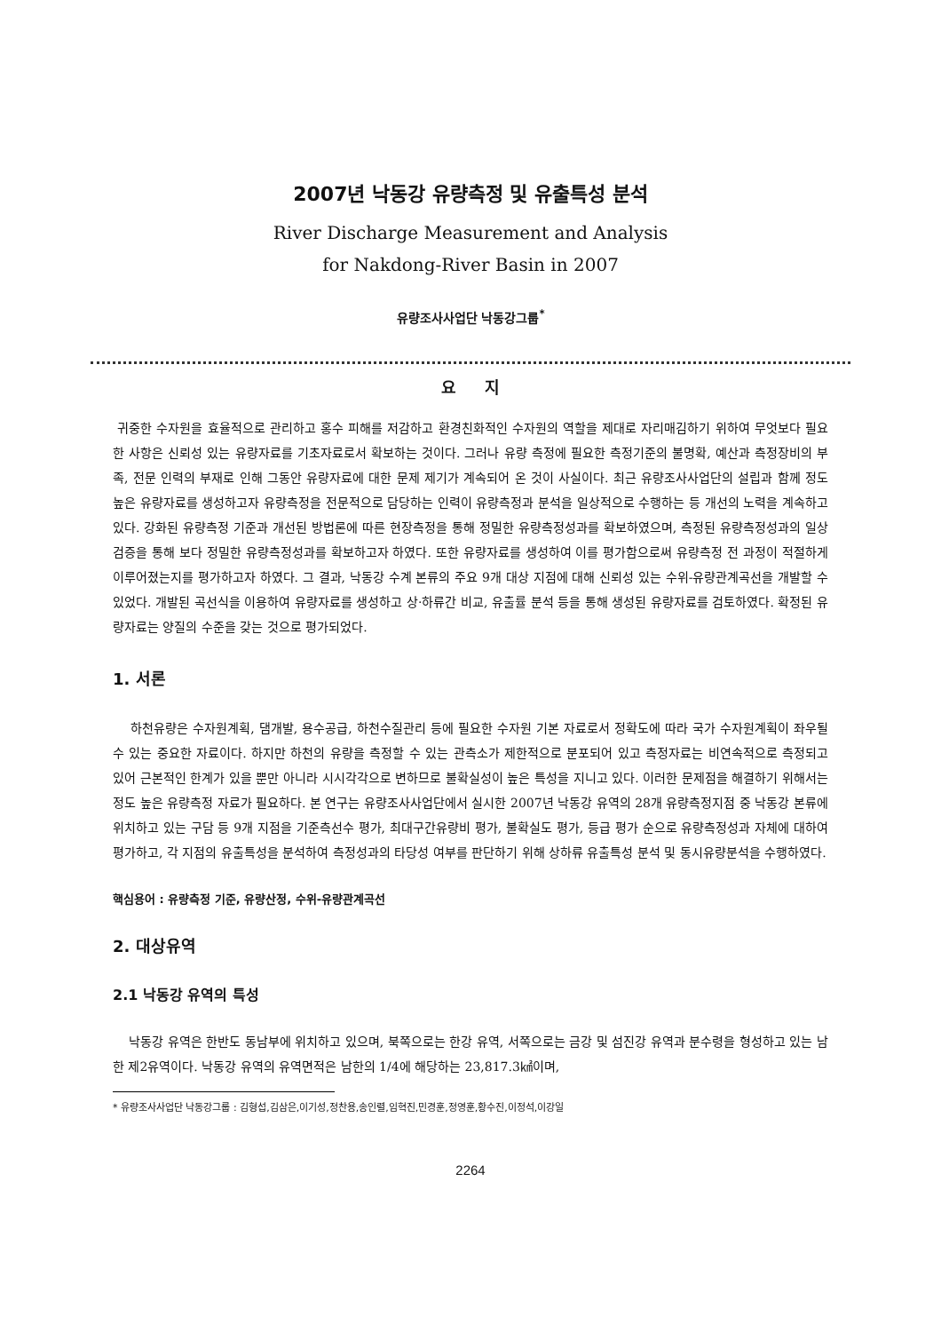2007년 낙동강 유량측정 및 유출특성 분석
River Discharge Measurement and Analysis
for Nakdong-River Basin in 2007
유량조사사업단 낙동강그룹<sup>*</sup>
요 지
귀중한 수자원을 효율적으로 관리하고 홍수 피해를 저감하고 환경친화적인 수자원의 역할을 제대로 자리매김하기 위하여 무엇보다 필요한 사항은 신뢰성 있는 유량자료를 기초자료로서 확보하는 것이다. 그러나 유량 측정에 필요한 측정기준의 불명확, 예산과 측정장비의 부족, 전문 인력의 부재로 인해 그동안 유량자료에 대한 문제 제기가 계속되어 온 것이 사실이다. 최근 유량조사사업단의 설립과 함께 정도 높은 유량자료를 생성하고자 유량측정을 전문적으로 담당하는 인력이 유량측정과 분석을 일상적으로 수행하는 등 개선의 노력을 계속하고 있다. 강화된 유량측정 기준과 개선된 방법론에 따른 현장측정을 통해 정밀한 유량측정성과를 확보하였으며, 측정된 유량측정성과의 일상 검증을 통해 보다 정밀한 유량측정성과를 확보하고자 하였다. 또한 유량자료를 생성하여 이를 평가함으로써 유량측정 전 과정이 적절하게 이루어졌는지를 평가하고자 하였다. 그 결과, 낙동강 수계 본류의 주요 9개 대상 지점에 대해 신뢰성 있는 수위-유량관계곡선을 개발할 수 있었다. 개발된 곡선식을 이용하여 유량자료를 생성하고 상·하류간 비교, 유출률 분석 등을 통해 생성된 유량자료를 검토하였다. 확정된 유량자료는 양질의 수준을 갖는 것으로 평가되었다.
1. 서론
하천유량은 수자원계획, 댐개발, 용수공급, 하천수질관리 등에 필요한 수자원 기본 자료로서 정확도에 따라 국가 수자원계획이 좌우될 수 있는 중요한 자료이다. 하지만 하천의 유량을 측정할 수 있는 관측소가 제한적으로 분포되어 있고 측정자료는 비연속적으로 측정되고 있어 근본적인 한계가 있을 뿐만 아니라 시시각각으로 변하므로 불확실성이 높은 특성을 지니고 있다. 이러한 문제점을 해결하기 위해서는 정도 높은 유량측정 자료가 필요하다. 본 연구는 유량조사사업단에서 실시한 2007년 낙동강 유역의 28개 유량측정지점 중 낙동강 본류에 위치하고 있는 구담 등 9개 지점을 기준측선수 평가, 최대구간유량비 평가, 불확실도 평가, 등급 평가 순으로 유량측정성과 자체에 대하여 평가하고, 각 지점의 유출특성을 분석하여 측정성과의 타당성 여부를 판단하기 위해 상하류 유출특성 분석 및 동시유량분석을 수행하였다.
핵심용어 : 유량측정 기준, 유량산정, 수위-유량관계곡선
2. 대상유역
2.1 낙동강 유역의 특성
낙동강 유역은 한반도 동남부에 위치하고 있으며, 북쪽으로는 한강 유역, 서쪽으로는 금강 및 섬진강 유역과 분수령을 형성하고 있는 남한 제2유역이다. 낙동강 유역의 유역면적은 남한의 1/4에 해당하는 23,817.3㎢이며,
* 유량조사사업단 낙동강그룹 : 김형섭,김삼은,이기성,정찬용,송인렬,임혁진,민경훈,정영훈,황수진,이정석,이강일
2264